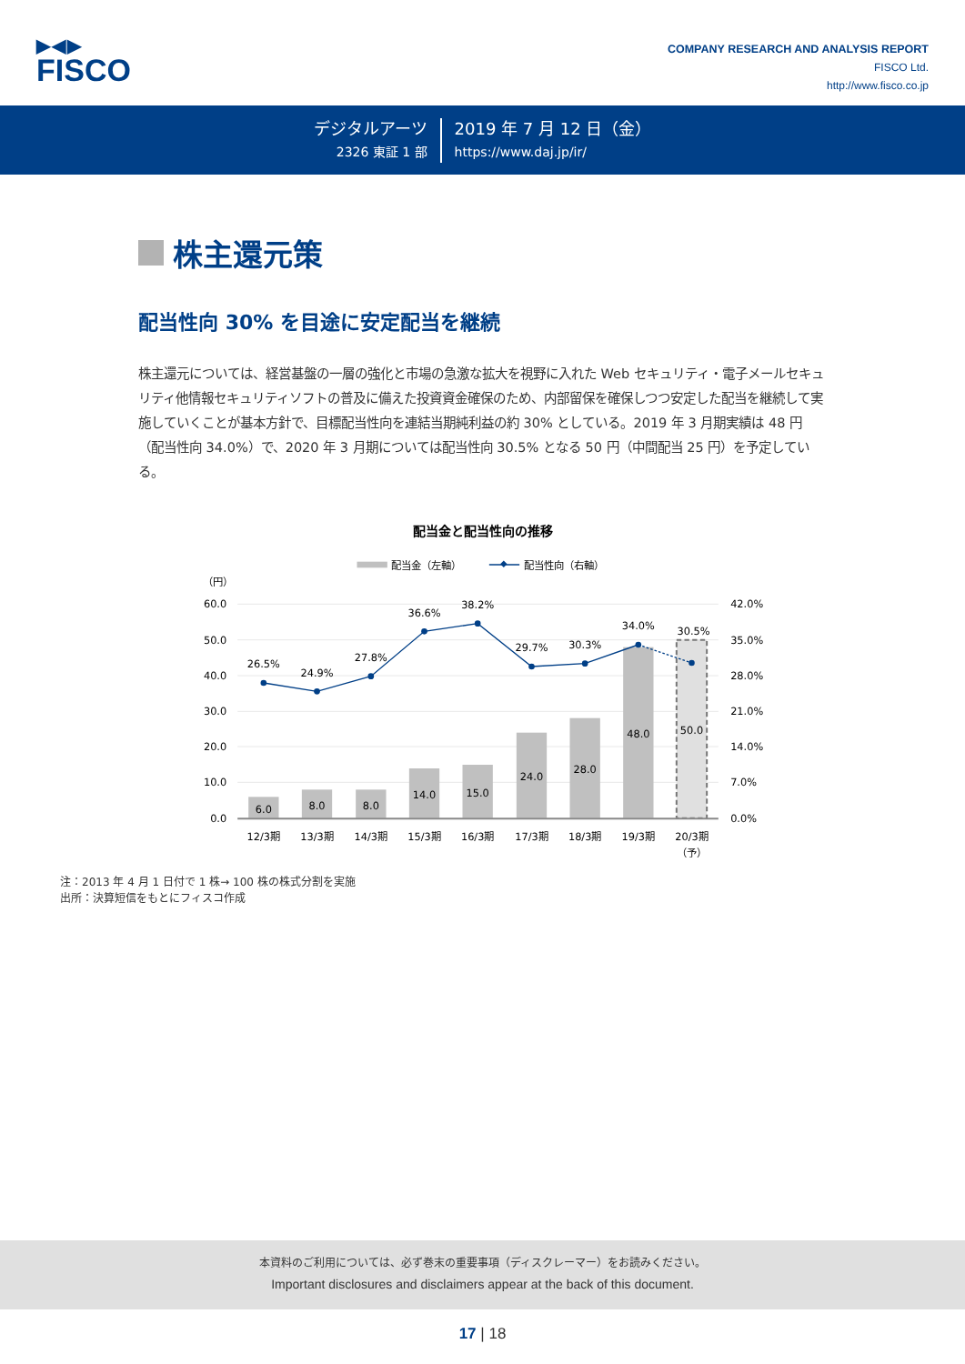▶◀▶
FISCO
COMPANY RESEARCH AND ANALYSIS REPORT
FISCO Ltd.
http://www.fisco.co.jp
デジタルアーツ
2326 東証 1 部
2019 年 7 月 12 日（金）
https://www.daj.jp/ir/
株主還元策
配当性向 30% を目途に安定配当を継続
株主還元については、経営基盤の一層の強化と市場の急激な拡大を視野に入れた Web セキュリティ・電子メールセキュリティ他情報セキュリティソフトの普及に備えた投資資金確保のため、内部留保を確保しつつ安定した配当を継続して実施していくことが基本方針で、目標配当性向を連結当期純利益の約 30% としている。2019 年 3 月期実績は 48 円（配当性向 34.0%）で、2020 年 3 月期については配当性向 30.5% となる 50 円（中間配当 25 円）を予定している。
配当金と配当性向の推移
配当金（左軸）
配当性向（右軸）
（円）
60.0
50.0
40.0
30.0
20.0
10.0
0.0
42.0%
35.0%
28.0%
21.0%
14.0%
7.0%
0.0%
6.0
8.0
8.0
14.0
15.0
24.0
28.0
48.0
50.0
26.5%
24.9%
27.8%
36.6%
38.2%
29.7%
30.3%
34.0%
30.5%
12/3期
13/3期
14/3期
15/3期
16/3期
17/3期
18/3期
19/3期
20/3期
（予）
注：2013 年 4 月 1 日付で 1 株→ 100 株の株式分割を実施
出所：決算短信をもとにフィスコ作成
本資料のご利用については、必ず巻末の重要事項（ディスクレーマー）をお読みください。
Important disclosures and disclaimers appear at the back of this document.
17 | 18